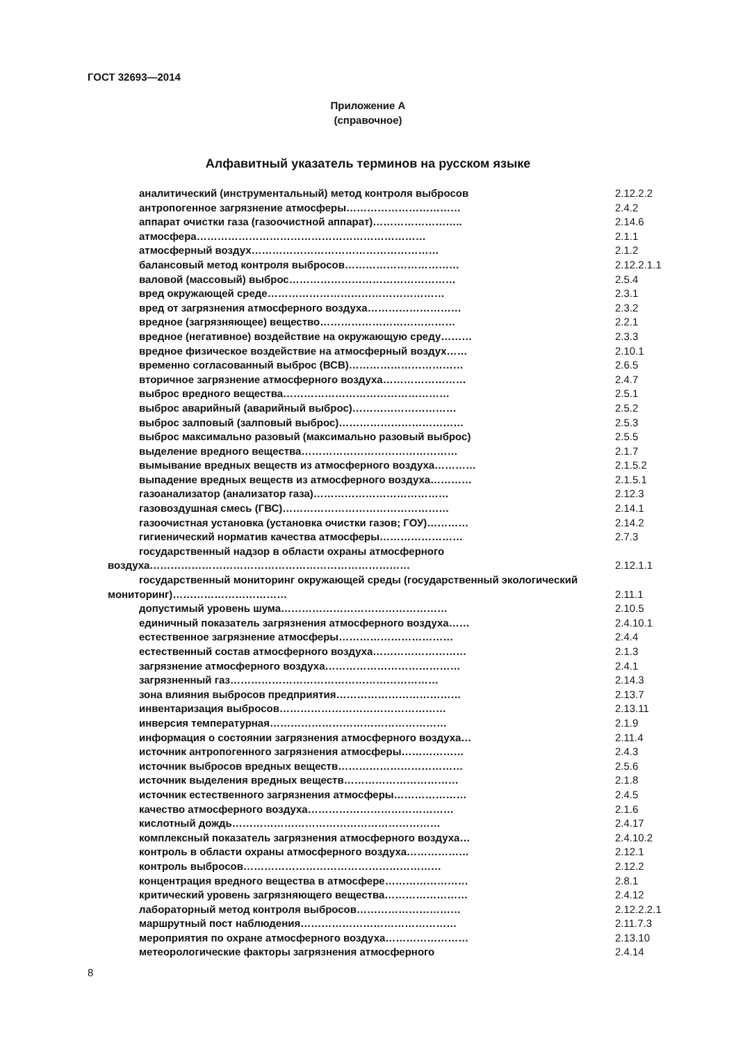ГОСТ 32693—2014
Приложение А
(справочное)
Алфавитный указатель терминов на русском языке
аналитический (инструментальный) метод контроля выбросов 2.12.2.2
антропогенное загрязнение атмосферы…………………………… 2.4.2
аппарат очистки газа (газоочистной аппарат)…………………….. 2.14.6
атмосфера………………………………………………………… 2.1.1
атмосферный воздух……………………………………………… 2.1.2
балансовый метод контроля выбросов…………………………… 2.12.2.1.1
валовой (массовый) выброс………………………………………… 2.5.4
вред окружающей среде…………………………………………… 2.3.1
вред от загрязнения атмосферного воздуха……………………… 2.3.2
вредное (загрязняющее) вещество………………………………… 2.2.1
вредное (негативное) воздействие на окружающую среду……… 2.3.3
вредное физическое воздействие на атмосферный воздух…… 2.10.1
временно согласованный выброс (ВСВ)…………………………… 2.6.5
вторичное загрязнение атмосферного воздуха…………………… 2.4.7
выброс вредного вещества………………………………………… 2.5.1
выброс аварийный (аварийный выброс)………………………… 2.5.2
выброс залповый (залповый выброс)……………………………… 2.5.3
выброс максимально разовый (максимально разовый выброс) 2.5.5
выделение вредного вещества……………………………………… 2.1.7
вымывание вредных веществ из атмосферного воздуха………… 2.1.5.2
выпадение вредных веществ из атмосферного воздуха………… 2.1.5.1
газоанализатор (анализатор газа)………………………………… 2.12.3
газовоздушная смесь (ГВС)………………………………………… 2.14.1
газоочистная установка (установка очистки газов; ГОУ)………… 2.14.2
гигиенический норматив качества атмосферы…………………… 2.7.3
государственный надзор в области охраны атмосферного воздуха…………………………………………………………………
2.12.1.1
государственный мониторинг окружающей среды (государственный экологический мониторинг)……………………………
2.11.1
допустимый уровень шума………………………………………… 2.10.5
единичный показатель загрязнения атмосферного воздуха…… 2.4.10.1
естественное загрязнение атмосферы…………………………… 2.4.4
естественный состав атмосферного воздуха……………………… 2.1.3
загрязнение атмосферного воздуха………………………………… 2.4.1
загрязненный газ…………………………………………………… 2.14.3
зона влияния выбросов предприятия……………………………… 2.13.7
инвентаризация выбросов………………………………………… 2.13.11
инверсия температурная…………………………………………… 2.1.9
информация о состоянии загрязнения атмосферного воздуха… 2.11.4
источник антропогенного загрязнения атмосферы……………… 2.4.3
источник выбросов вредных веществ……………………………… 2.5.6
источник выделения вредных веществ…………………………… 2.1.8
источник естественного загрязнения атмосферы………………… 2.4.5
качество атмосферного воздуха…………………………………… 2.1.6
кислотный дождь…………………………………………………… 2.4.17
комплексный показатель загрязнения атмосферного воздуха… 2.4.10.2
контроль в области охраны атмосферного воздуха……………… 2.12.1
контроль выбросов………………………………………………… 2.12.2
концентрация вредного вещества в атмосфере…………………… 2.8.1
критический уровень загрязняющего вещества…………………… 2.4.12
лабораторный метод контроля выбросов………………………… 2.12.2.2.1
маршрутный пост наблюдения……………………………………… 2.11.7.3
мероприятия по охране атмосферного воздуха…………………… 2.13.10
метеорологические факторы загрязнения атмосферного 2.4.14
8